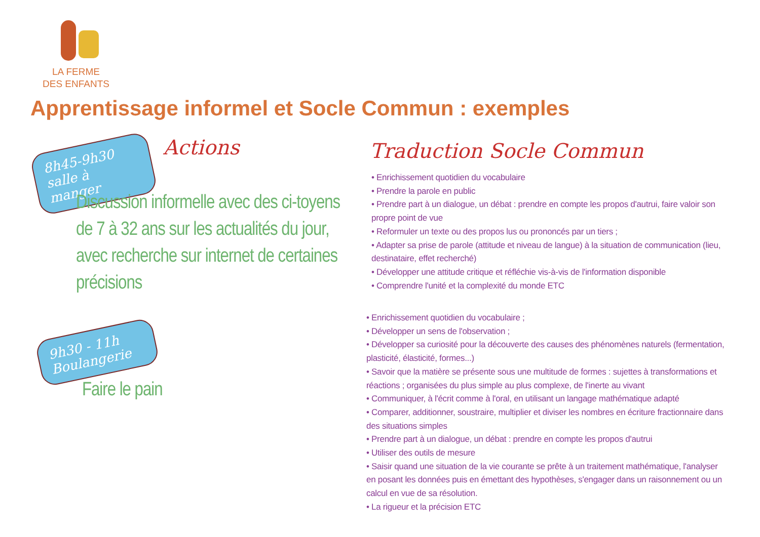LA FERME
DES ENFANTS
Apprentissage informel et Socle Commun : exemples
8h45-9h30
salle à manger
Actions Traduction Socle Commun
Discussion informelle avec des ci-toyens de 7 à 32 ans sur les actualités du jour, avec recherche sur internet de certaines précisions
9h30 - 11h
Boulangerie
Faire le pain
• Enrichissement quotidien du vocabulaire
• Prendre la parole en public
• Prendre part à un dialogue, un débat : prendre en compte les propos d'autrui, faire valoir son propre point de vue
• Reformuler un texte ou des propos lus ou prononcés par un tiers ;
• Adapter sa prise de parole (attitude et niveau de langue) à la situation de communication (lieu, destinataire, effet recherché)
• Développer une attitude critique et réfléchie vis-à-vis de l'information disponible
• Comprendre l'unité et la complexité du monde ETC
• Enrichissement quotidien du vocabulaire ;
• Développer un sens de l'observation ;
• Développer sa curiosité pour la découverte des causes des phénomènes naturels (fermentation, plasticité, élasticité, formes...)
• Savoir que la matière se présente sous une multitude de formes : sujettes à transformations et réactions ; organisées du plus simple au plus complexe, de l'inerte au vivant
• Communiquer, à l'écrit comme à l'oral, en utilisant un langage mathématique adapté
• Comparer, additionner, soustraire, multiplier et diviser les nombres en écriture fractionnaire dans des situations simples
• Prendre part à un dialogue, un débat : prendre en compte les propos d'autrui
• Utiliser des outils de mesure
• Saisir quand une situation de la vie courante se prête à un traitement mathématique, l'analyser en posant les données puis en émettant des hypothèses, s'engager dans un raisonnement ou un calcul en vue de sa résolution.
• La rigueur et la précision ETC